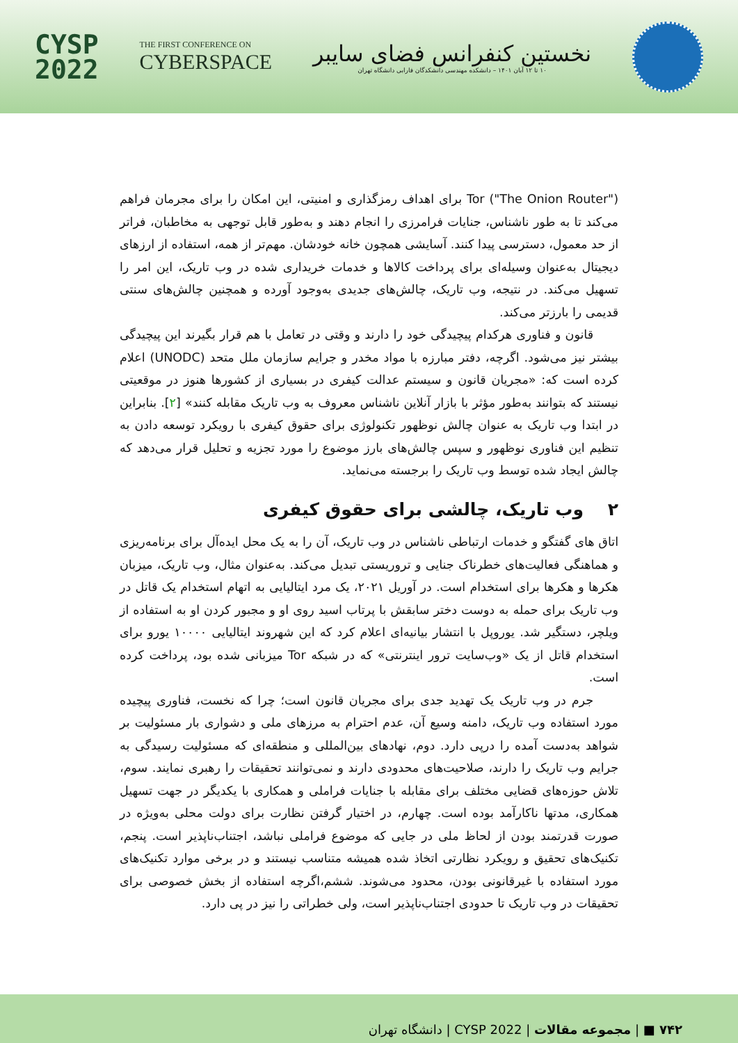CYSP
2022
THE FIRST CONFERENCE ON
CYBERSPACE
نخستین کنفرانس فضای سایبر
۱۰ تا ۱۲ آبان ۱۴۰۱ – دانشکده مهندسی دانشکدگان فارابی دانشگاه تهران
Tor ("The Onion Router") برای اهداف رمزگذاری و امنیتی، این امکان را برای مجرمان فراهم می‌کند تا به طور ناشناس، جنایات فرامرزی را انجام دهند و به‌طور قابل توجهی به مخاطبان، فراتر از حد معمول، دسترسی پیدا کنند. آسایشی همچون خانه خودشان. مهم‌تر از همه، استفاده از ارزهای دیجیتال به‌عنوان وسیله‌ای برای پرداخت کالاها و خدمات خریداری شده در وب تاریک، این امر را تسهیل می‌کند. در نتیجه، وب تاریک، چالش‌های جدیدی به‌وجود آورده و همچنین چالش‌های سنتی قدیمی را بارزتر می‌کند.
قانون و فناوری هرکدام پیچیدگی خود را دارند و وقتی در تعامل با هم قرار بگیرند این پیچیدگی بیشتر نیز می‌شود. اگرچه، دفتر مبارزه با مواد مخدر و جرایم سازمان ملل متحد (UNODC) اعلام کرده است که: «مجریان قانون و سیستم عدالت کیفری در بسیاری از کشورها هنوز در موقعیتی نیستند که بتوانند به‌طور مؤثر با بازار آنلاین ناشناس معروف به وب تاریک مقابله کنند» [۲]. بنابراین در ابتدا وب تاریک به عنوان چالش نوظهور تکنولوژی برای حقوق کیفری با رویکرد توسعه دادن به تنظیم این فناوری نوظهور و سپس چالش‌های بارز موضوع را مورد تجزیه و تحلیل قرار می‌دهد که چالش ایجاد شده توسط وب تاریک را برجسته می‌نماید.
۲ وب تاریک، چالشی برای حقوق کیفری
اتاق های گفتگو و خدمات ارتباطی ناشناس در وب تاریک، آن را به یک محل ایده‌آل برای برنامه‌ریزی و هماهنگی فعالیت‌های خطرناک جنایی و تروریستی تبدیل می‌کند. به‌عنوان مثال، وب تاریک، میزبان هکرها و هکرها برای استخدام است. در آوریل ۲۰۲۱، یک مرد ایتالیایی به اتهام استخدام یک قاتل در وب تاریک برای حمله به دوست دختر سابقش با پرتاب اسید روی او و مجبور کردن او به استفاده از ویلچر، دستگیر شد. یوروپل با انتشار بیانیه‌ای اعلام کرد که این شهروند ایتالیایی ۱۰۰۰۰ یورو برای استخدام قاتل از یک «وب‌سایت ترور اینترنتی» که در شبکه Tor میزبانی شده بود، پرداخت کرده است.
جرم در وب تاریک یک تهدید جدی برای مجریان قانون است؛ چرا که نخست، فناوری پیچیده مورد استفاده وب تاریک، دامنه وسیع آن، عدم احترام به مرزهای ملی و دشواری بار مسئولیت بر شواهد به‌دست آمده را درپی دارد. دوم، نهادهای بین‌المللی و منطقه‌ای که مسئولیت رسیدگی به جرایم وب تاریک را دارند، صلاحیت‌های محدودی دارند و نمی‌توانند تحقیقات را رهبری نمایند. سوم، تلاش حوزه‌های قضایی مختلف برای مقابله با جنایات فراملی و همکاری با یکدیگر در جهت تسهیل همکاری، مدتها ناکارآمد بوده است. چهارم، در اختیار گرفتن نظارت برای دولت محلی به‌ویژه در صورت قدرتمند بودن از لحاظ ملی در جایی که موضوع فراملی نباشد، اجتناب‌ناپذیر است. پنجم، تکنیک‌های تحقیق و رویکرد نظارتی اتخاذ شده همیشه متناسب نیستند و در برخی موارد تکنیک‌های مورد استفاده با غیرقانونی بودن، محدود می‌شوند. ششم،اگرچه استفاده از بخش خصوصی برای تحقیقات در وب تاریک تا حدودی اجتناب‌ناپذیر است، ولی خطراتی را نیز در پی دارد.
۷۴۲ ■ | مجموعه مقالات | CYSP 2022 | دانشگاه تهران